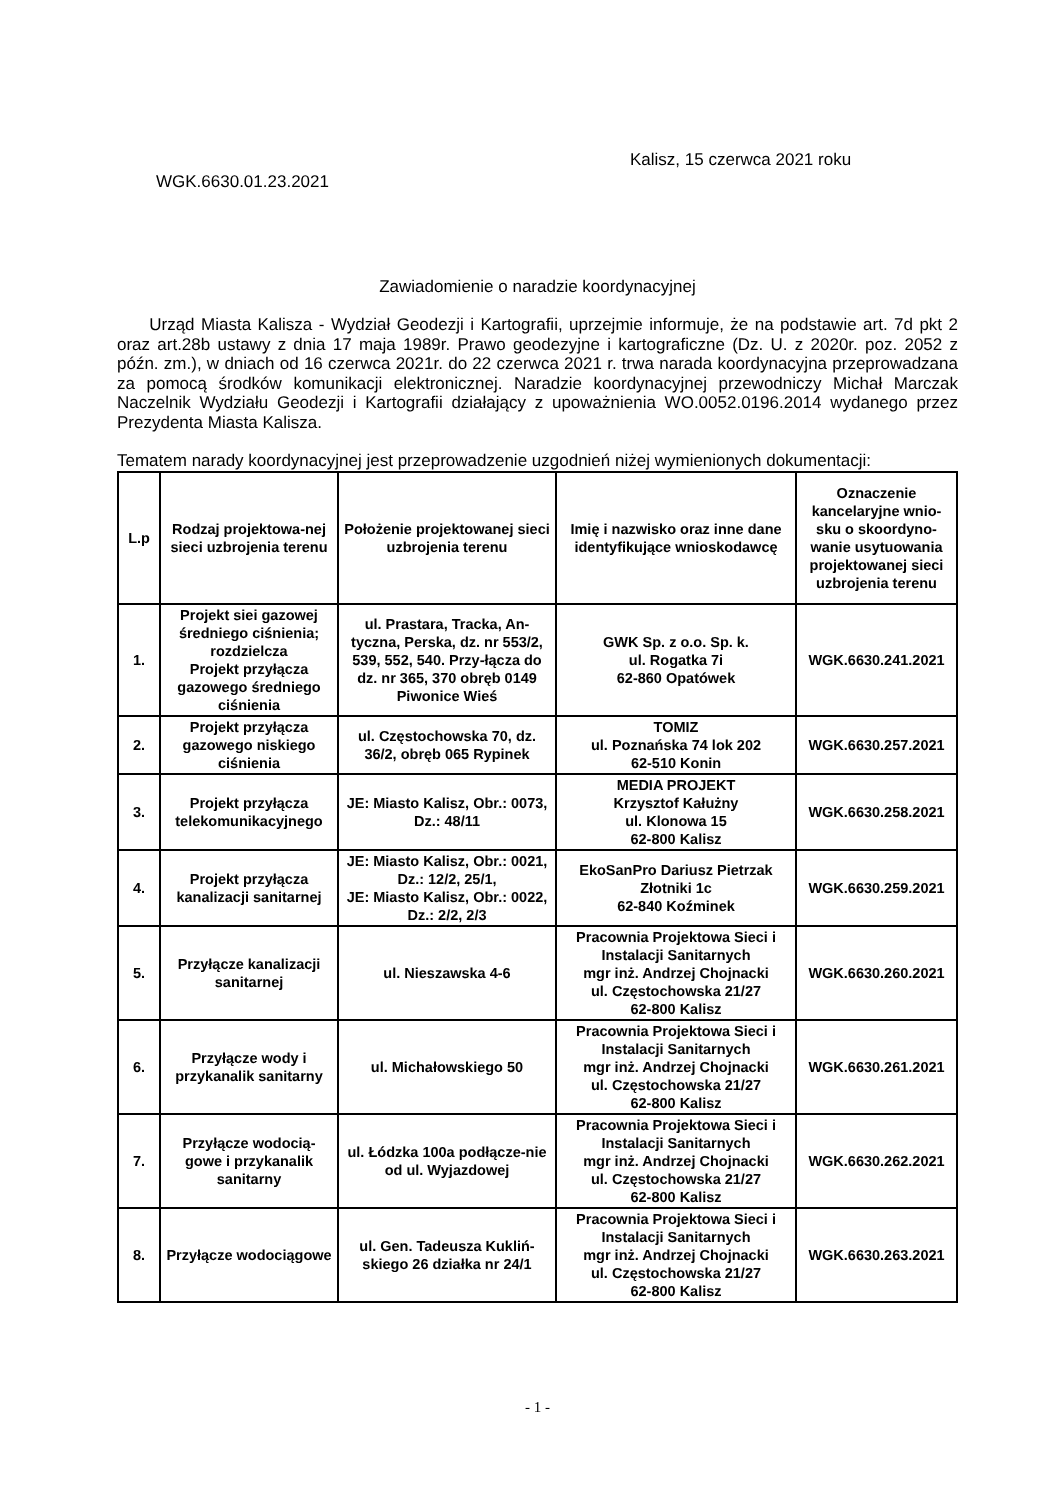Kalisz, 15 czerwca 2021 roku
WGK.6630.01.23.2021
Zawiadomienie o naradzie koordynacyjnej
Urząd Miasta Kalisza - Wydział Geodezji i Kartografii, uprzejmie informuje, że na podstawie art. 7d pkt 2 oraz art.28b ustawy z dnia 17 maja 1989r. Prawo geodezyjne i kartograficzne (Dz. U. z 2020r. poz. 2052 z późn. zm.), w dniach od 16 czerwca 2021r. do 22 czerwca 2021 r. trwa narada koordynacyjna przeprowadzana za pomocą środków komunikacji elektronicznej. Naradzie koordynacyjnej przewodniczy Michał Marczak Naczelnik Wydziału Geodezji i Kartografii działający z upoważnienia WO.0052.0196.2014 wydanego przez Prezydenta Miasta Kalisza.
Tematem narady koordynacyjnej jest przeprowadzenie uzgodnień niżej wymienionych dokumentacji:
| L.p | Rodzaj projektowa-nej sieci uzbrojenia terenu | Położenie projektowanej sieci uzbrojenia terenu | Imię i nazwisko oraz inne dane identyfikujące wnioskodawcę | Oznaczenie kancelaryjne wnio-sku o skoordyno-wanie usytuowania projektowanej sieci uzbrojenia terenu |
| --- | --- | --- | --- | --- |
| 1. | Projekt siei gazowej średniego ciśnienia; rozdzielcza Projekt przyłącza gazowego średniego ciśnienia | ul. Prastara, Tracka, An-tyczna, Perska, dz. nr 553/2, 539, 552, 540. Przy-łącza do dz. nr 365, 370 obręb 0149 Piwonice Wieś | GWK Sp. z o.o. Sp. k. ul. Rogatka 7i 62-860 Opatówek | WGK.6630.241.2021 |
| 2. | Projekt przyłącza gazowego niskiego ciśnienia | ul. Częstochowska 70, dz. 36/2, obręb 065 Rypinek | TOMIZ ul. Poznańska 74 lok 202 62-510 Konin | WGK.6630.257.2021 |
| 3. | Projekt przyłącza telekomunikacyjnego | JE: Miasto Kalisz, Obr.: 0073, Dz.: 48/11 | MEDIA PROJEKT Krzysztof Kałużny ul. Klonowa 15 62-800 Kalisz | WGK.6630.258.2021 |
| 4. | Projekt przyłącza kanalizacji sanitarnej | JE: Miasto Kalisz, Obr.: 0021, Dz.: 12/2, 25/1, JE: Miasto Kalisz, Obr.: 0022, Dz.: 2/2, 2/3 | EkoSanPro Dariusz Pietrzak Złotniki 1c 62-840 Koźminek | WGK.6630.259.2021 |
| 5. | Przyłącze kanalizacji sanitarnej | ul. Nieszawska 4-6 | Pracownia Projektowa Sieci i Instalacji Sanitarnych mgr inż. Andrzej Chojnacki ul. Częstochowska 21/27 62-800 Kalisz | WGK.6630.260.2021 |
| 6. | Przyłącze wody i przykanalik sanitarny | ul. Michałowskiego 50 | Pracownia Projektowa Sieci i Instalacji Sanitarnych mgr inż. Andrzej Chojnacki ul. Częstochowska 21/27 62-800 Kalisz | WGK.6630.261.2021 |
| 7. | Przyłącze wodocią-gowe i przykanalik sanitarny | ul. Łódzka 100a podłącze-nie od ul. Wyjazdowej | Pracownia Projektowa Sieci i Instalacji Sanitarnych mgr inż. Andrzej Chojnacki ul. Częstochowska 21/27 62-800 Kalisz | WGK.6630.262.2021 |
| 8. | Przyłącze wodociągowe | ul. Gen. Tadeusza Kukliń-skiego 26 działka nr 24/1 | Pracownia Projektowa Sieci i Instalacji Sanitarnych mgr inż. Andrzej Chojnacki ul. Częstochowska 21/27 62-800 Kalisz | WGK.6630.263.2021 |
- 1 -